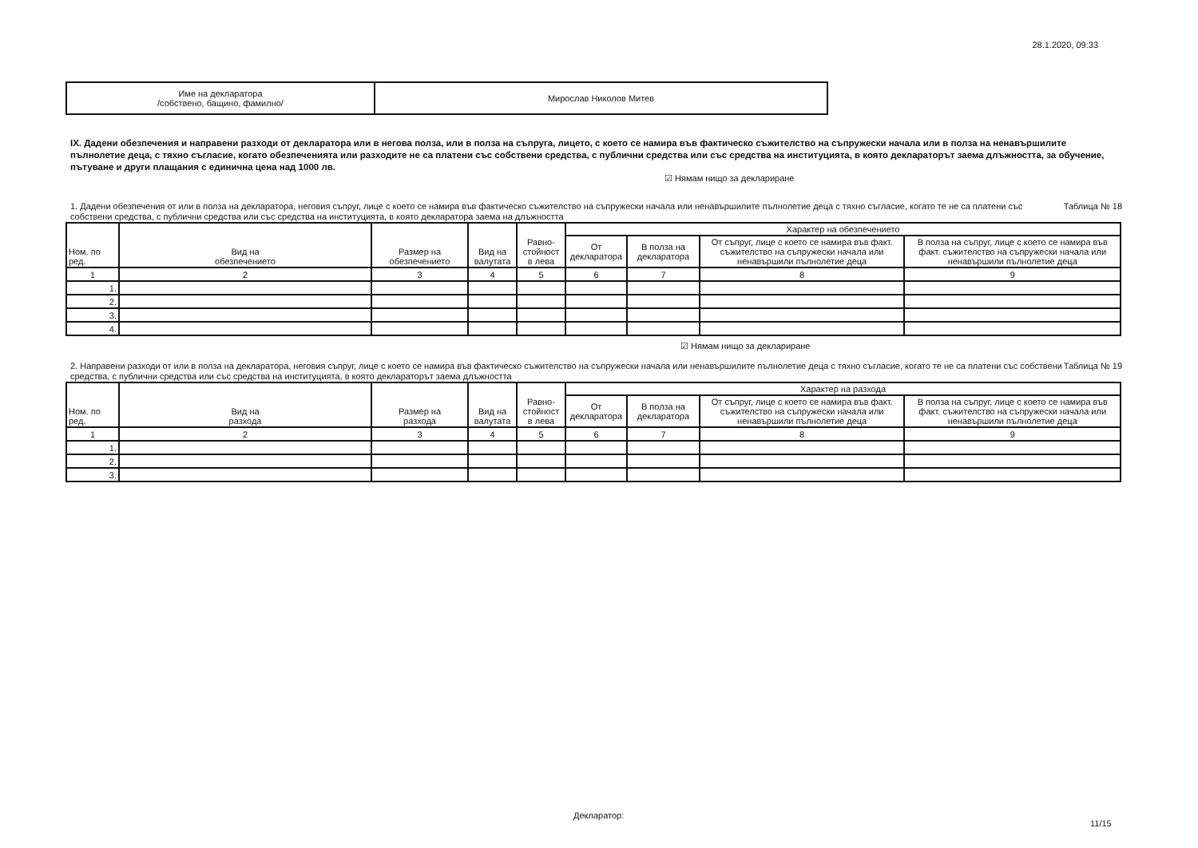28.1.2020, 09:33
| Име на декларатора /собствено, бащино, фамилно/ | Мирослав Николов Митев |
IX. Дадени обезпечения и направени разходи от декларатора или в негова полза, или в полза на съпруга, лицето, с което се намира във фактическо съжителство на съпружески начала или в полза на ненавършилите пълнолетие деца, с тяхно съгласие, когато обезпеченията или разходите не са платени със собствени средства, с публични средства или със средства на институцията, в която деклараторът заема длъжността, за обучение, пътуване и други плащания с единична цена над 1000 лв.
☑ Нямам нищо за деклариране
1. Дадени обезпечения от или в полза на декларатора, неговия съпруг, лице с което се намира във фактическо съжителство на съпружески начала или ненавършилите пълнолетие деца с тяхно съгласие, когато те не са платени със собствени средства, с публични средства или със средства на институцията, в която декларатора заема на длъжността Таблица № 18
| Ном. по ред. | Вид на обезпечението | Размер на обезпечението | Вид на валутата | Равно- стойност в лева | Характер на обезпечението | | | |
| --- | --- | --- | --- | --- | --- | --- | --- | --- |
| | | | | | От декларатора | В полза на декларатора | От съпруг, лице с което се намира във факт. съжителство на съпружески начала или ненавършили пълнолетие деца | В полза на съпруг, лице с което се намира във факт. съжителство на съпружески начала или ненавършили пълнолетие деца |
| 1 | 2 | 3 | 4 | 5 | 6 | 7 | 8 | 9 |
| 1. | | | | | | | | |
| 2. | | | | | | | | |
| 3. | | | | | | | | |
| 4. | | | | | | | | |
☑ Нямам нищо за деклариране
2. Направени разходи от или в полза на декларатора, неговия съпруг, лице с което се намира във фактическо съжителство на съпружески начала или ненавършилите пълнолетие деца с тяхно съгласие, когато те не са платени със собствени средства, с публични средства или със средства на институцията, в която деклараторът заема длъжността Таблица № 19
| Ном. по ред. | Вид на разхода | Размер на разхода | Вид на валутата | Равно- стойност в лева | Характер на разхода | | | |
| --- | --- | --- | --- | --- | --- | --- | --- | --- |
| | | | | | От декларатора | В полза на декларатора | От съпруг, лице с което се намира във факт. съжителство на съпружески начала или ненавършили пълнолетие деца | В полза на съпруг, лице с което се намира във факт. съжителство на съпружески начала или ненавършили пълнолетие деца |
| 1 | 2 | 3 | 4 | 5 | 6 | 7 | 8 | 9 |
| 1. | | | | | | | | |
| 2. | | | | | | | | |
| 3. | | | | | | | | |
Декларатор:
11/15